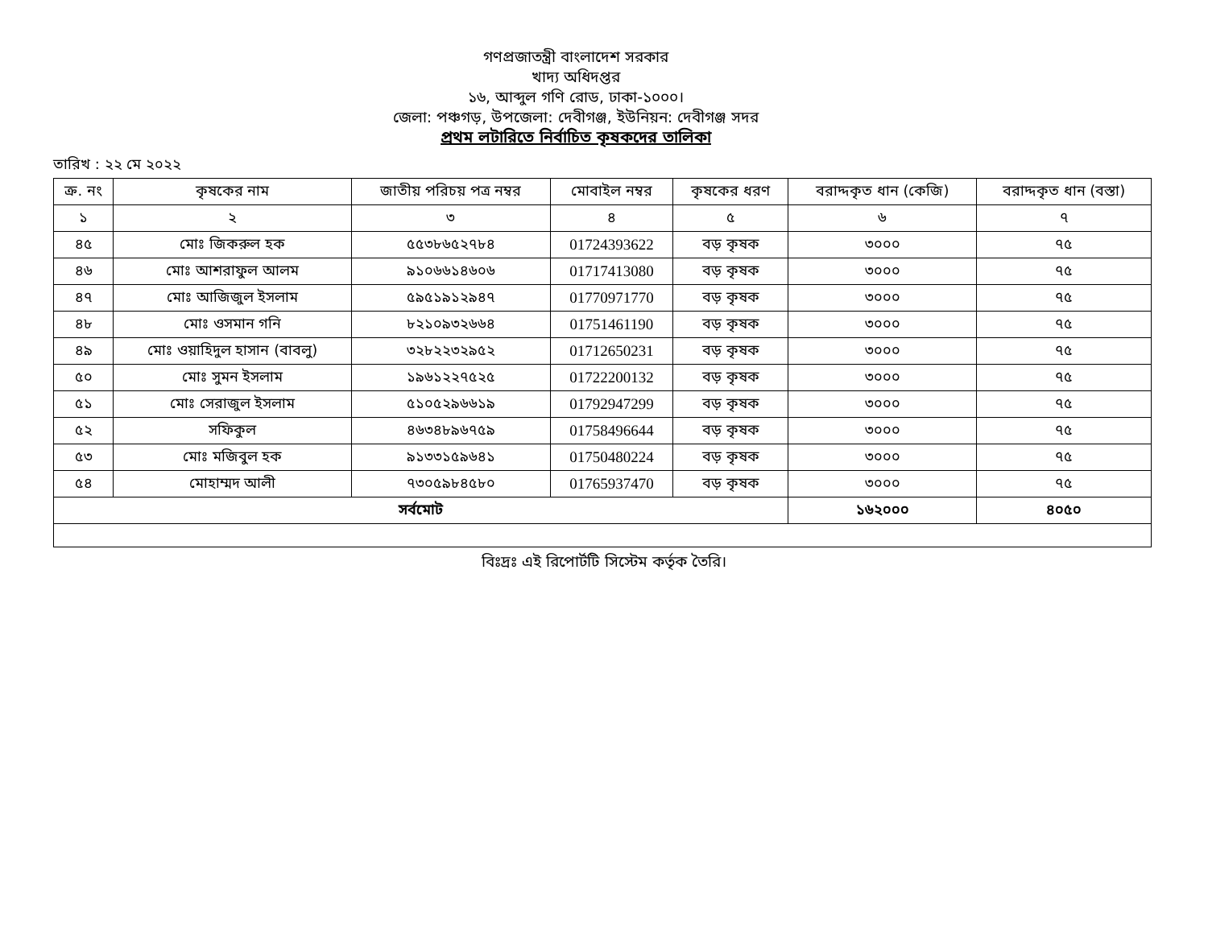গণপ্রজাতন্ত্রী বাংলাদেশ সরকার
খাদ্য অধিদপ্তর
১৬, আব্দুল গণি রোড, ঢাকা-১০০০।
জেলা: পঞ্চগড়, উপজেলা: দেবীগঞ্জ, ইউনিয়ন: দেবীগঞ্জ সদর
প্রথম লটারিতে নির্বাচিত কৃষকদের তালিকা
তারিখ : ২২ মে ২০২২
| ক্র. নং | কৃষকের নাম | জাতীয় পরিচয় পত্র নম্বর | মোবাইল নম্বর | কৃষকের ধরণ | বরাদ্দকৃত ধান (কেজি) | বরাদ্দকৃত ধান (বস্তা) |
| --- | --- | --- | --- | --- | --- | --- |
| ১ | ২ | ৩ | ৪ | ৫ | ৬ | ৭ |
| ৪৫ | মোঃ জিকরুল হক | ৫৫৩৮৬৫২৭৮৪ | 01724393622 | বড় কৃষক | ৩০০০ | ৭৫ |
| ৪৬ | মোঃ আশরাফুল আলম | ৯১০৬৬১৪৬০৬ | 01717413080 | বড় কৃষক | ৩০০০ | ৭৫ |
| ৪৭ | মোঃ আজিজুল ইসলাম | ৫৯৫১৯১২৯৪৭ | 01770971770 | বড় কৃষক | ৩০০০ | ৭৫ |
| ৪৮ | মোঃ ওসমান গনি | ৮২১০৯৩২৬৬৪ | 01751461190 | বড় কৃষক | ৩০০০ | ৭৫ |
| ৪৯ | মোঃ ওয়াহিদুল হাসান (বাবলু) | ৩২৮২২৩২৯৫২ | 01712650231 | বড় কৃষক | ৩০০০ | ৭৫ |
| ৫০ | মোঃ সুমন ইসলাম | ১৯৬১২২৭৫২৫ | 01722200132 | বড় কৃষক | ৩০০০ | ৭৫ |
| ৫১ | মোঃ সেরাজুল ইসলাম | ৫১০৫২৯৬৬১৯ | 01792947299 | বড় কৃষক | ৩০০০ | ৭৫ |
| ৫২ | সফিকুল | ৪৬৩৪৮৯৬৭৫৯ | 01758496644 | বড় কৃষক | ৩০০০ | ৭৫ |
| ৫৩ | মোঃ মজিবুল হক | ৯১৩৩১৫৯৬৪১ | 01750480224 | বড় কৃষক | ৩০০০ | ৭৫ |
| ৫৪ | মোহাম্মদ আলী | ৭৩০৫৯৮৪৫৮০ | 01765937470 | বড় কৃষক | ৩০০০ | ৭৫ |
| সর্বমোট | | | | | ১৬২০০০ | ৪০৫০ |
বিঃদ্রঃ এই রিপোর্টটি সিস্টেম কর্তৃক তৈরি।